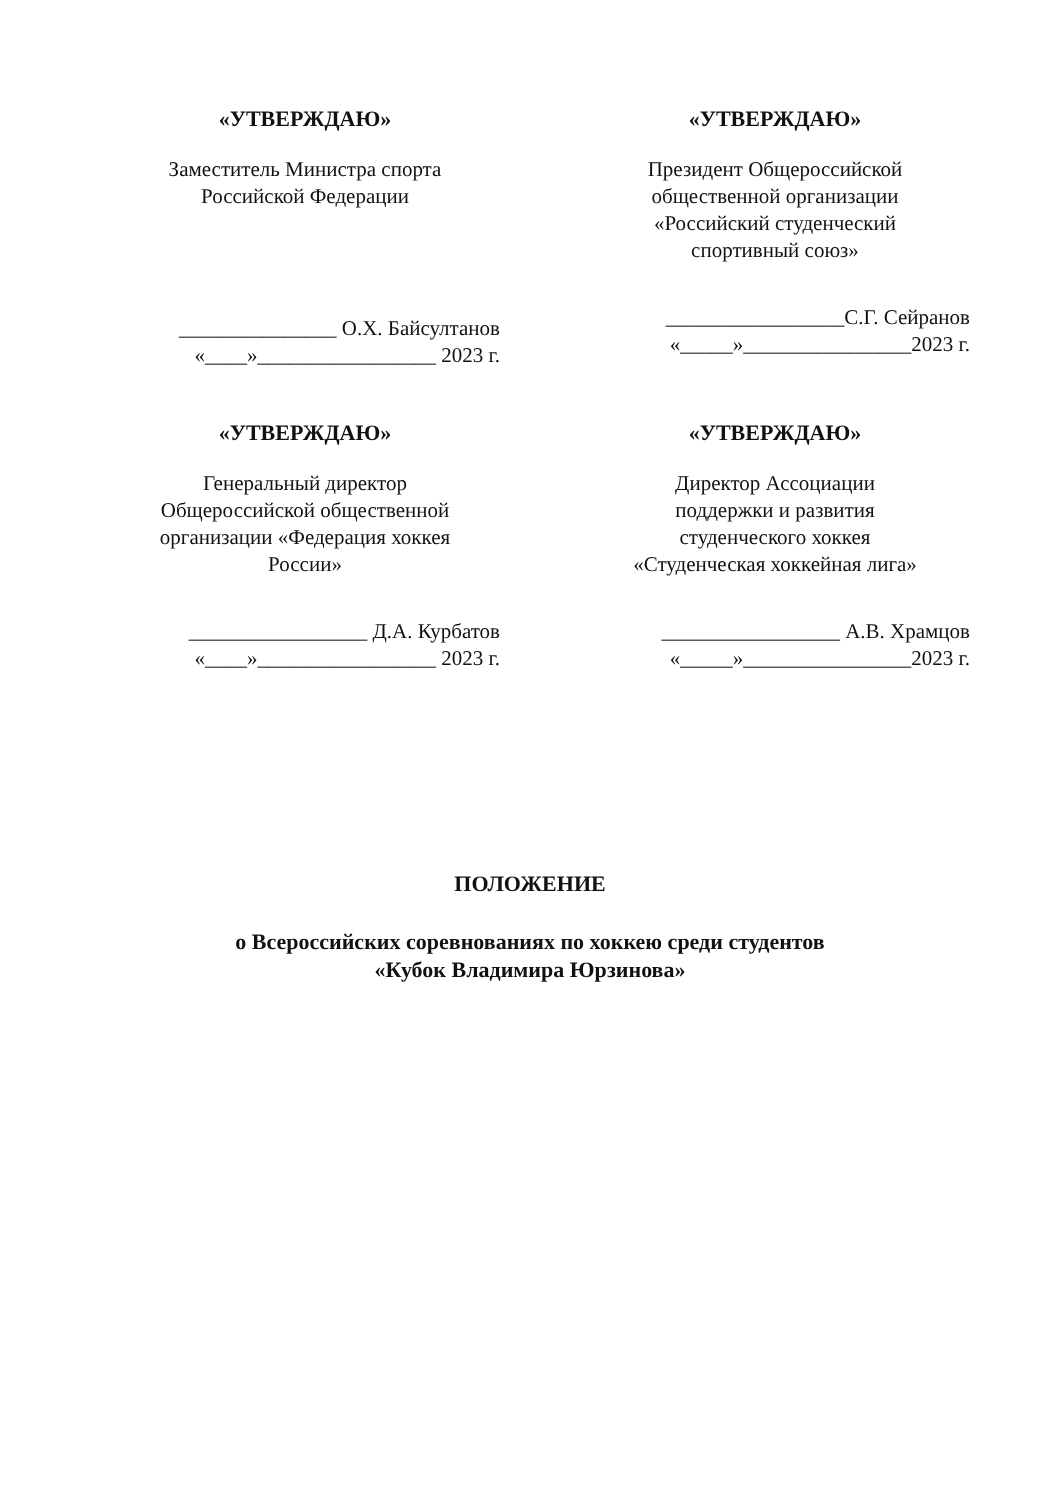«УТВЕРЖДАЮ»
Заместитель Министра спорта
Российской Федерации
_______________ О.Х. Байсултанов
«____»_________________ 2023 г.
«УТВЕРЖДАЮ»
Президент Общероссийской
общественной организации
«Российский студенческий
спортивный союз»
_________________С.Г. Сейранов
«_____»________________2023 г.
«УТВЕРЖДАЮ»
Генеральный директор
Общероссийской общественной
организации «Федерация хоккея
России»
_________________ Д.А. Курбатов
«____»_________________ 2023 г.
«УТВЕРЖДАЮ»
Директор Ассоциации
поддержки и развития
студенческого хоккея
«Студенческая хоккейная лига»
_________________ А.В. Храмцов
«_____»________________2023 г.
ПОЛОЖЕНИЕ
о Всероссийских соревнованиях по хоккею среди студентов
«Кубок Владимира Юрзинова»